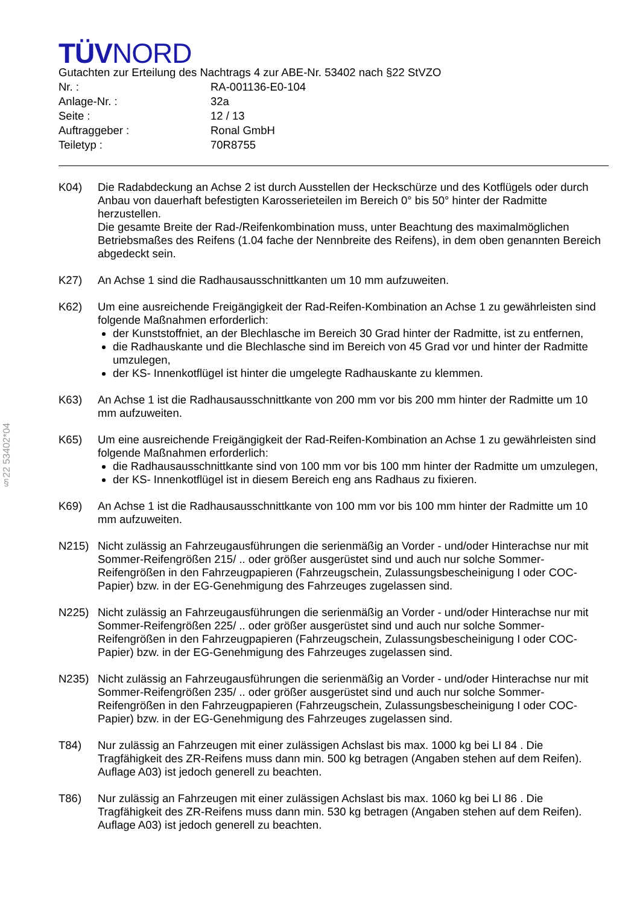§22 53402*04
TÜVNORD
Gutachten zur Erteilung des Nachtrags 4 zur ABE-Nr. 53402 nach §22 StVZO
| Nr. : | RA-001136-E0-104 |
| Anlage-Nr. : | 32a |
| Seite : | 12 / 13 |
| Auftraggeber : | Ronal GmbH |
| Teiletyp : | 70R8755 |
K04) Die Radabdeckung an Achse 2 ist durch Ausstellen der Heckschürze und des Kotflügels oder durch Anbau von dauerhaft befestigten Karosserieteilen im Bereich 0° bis 50° hinter der Radmitte herzustellen.
Die gesamte Breite der Rad-/Reifenkombination muss, unter Beachtung des maximalmöglichen Betriebsmaßes des Reifens (1.04 fache der Nennbreite des Reifens), in dem oben genannten Bereich abgedeckt sein.
K27) An Achse 1 sind die Radhausausschnittkanten um 10 mm aufzuweiten.
K62) Um eine ausreichende Freigängigkeit der Rad-Reifen-Kombination an Achse 1 zu gewährleisten sind folgende Maßnahmen erforderlich:
der Kunststoffniet, an der Blechlasche im Bereich 30 Grad hinter der Radmitte, ist zu entfernen,
die Radhauskante und die Blechlasche sind im Bereich von 45 Grad vor und hinter der Radmitte umzulegen,
der KS- Innenkotflügel ist hinter die umgelegte Radhauskante zu klemmen.
K63) An Achse 1 ist die Radhausausschnittkante von 200 mm vor bis 200 mm hinter der Radmitte um 10 mm aufzuweiten.
K65) Um eine ausreichende Freigängigkeit der Rad-Reifen-Kombination an Achse 1 zu gewährleisten sind folgende Maßnahmen erforderlich:
die Radhausausschnittkante sind von 100 mm vor bis 100 mm hinter der Radmitte um umzulegen,
der KS- Innenkotflügel ist in diesem Bereich eng ans Radhaus zu fixieren.
K69) An Achse 1 ist die Radhausausschnittkante von 100 mm vor bis 100 mm hinter der Radmitte um 10 mm aufzuweiten.
N215) Nicht zulässig an Fahrzeugausführungen die serienmäßig an Vorder - und/oder Hinterachse nur mit Sommer-Reifengrößen 215/ .. oder größer ausgerüstet sind und auch nur solche Sommer-Reifengrößen in den Fahrzeugpapieren (Fahrzeugschein, Zulassungsbescheinigung I oder COC- Papier) bzw. in der EG-Genehmigung des Fahrzeuges zugelassen sind.
N225) Nicht zulässig an Fahrzeugausführungen die serienmäßig an Vorder - und/oder Hinterachse nur mit Sommer-Reifengrößen 225/ .. oder größer ausgerüstet sind und auch nur solche Sommer-Reifengrößen in den Fahrzeugpapieren (Fahrzeugschein, Zulassungsbescheinigung I oder COC- Papier) bzw. in der EG-Genehmigung des Fahrzeuges zugelassen sind.
N235) Nicht zulässig an Fahrzeugausführungen die serienmäßig an Vorder - und/oder Hinterachse nur mit Sommer-Reifengrößen 235/ .. oder größer ausgerüstet sind und auch nur solche Sommer-Reifengrößen in den Fahrzeugpapieren (Fahrzeugschein, Zulassungsbescheinigung I oder COC- Papier) bzw. in der EG-Genehmigung des Fahrzeuges zugelassen sind.
T84) Nur zulässig an Fahrzeugen mit einer zulässigen Achslast bis max. 1000 kg bei LI 84 . Die Tragfähigkeit des ZR-Reifens muss dann min. 500 kg betragen (Angaben stehen auf dem Reifen). Auflage A03) ist jedoch generell zu beachten.
T86) Nur zulässig an Fahrzeugen mit einer zulässigen Achslast bis max. 1060 kg bei LI 86 . Die Tragfähigkeit des ZR-Reifens muss dann min. 530 kg betragen (Angaben stehen auf dem Reifen). Auflage A03) ist jedoch generell zu beachten.